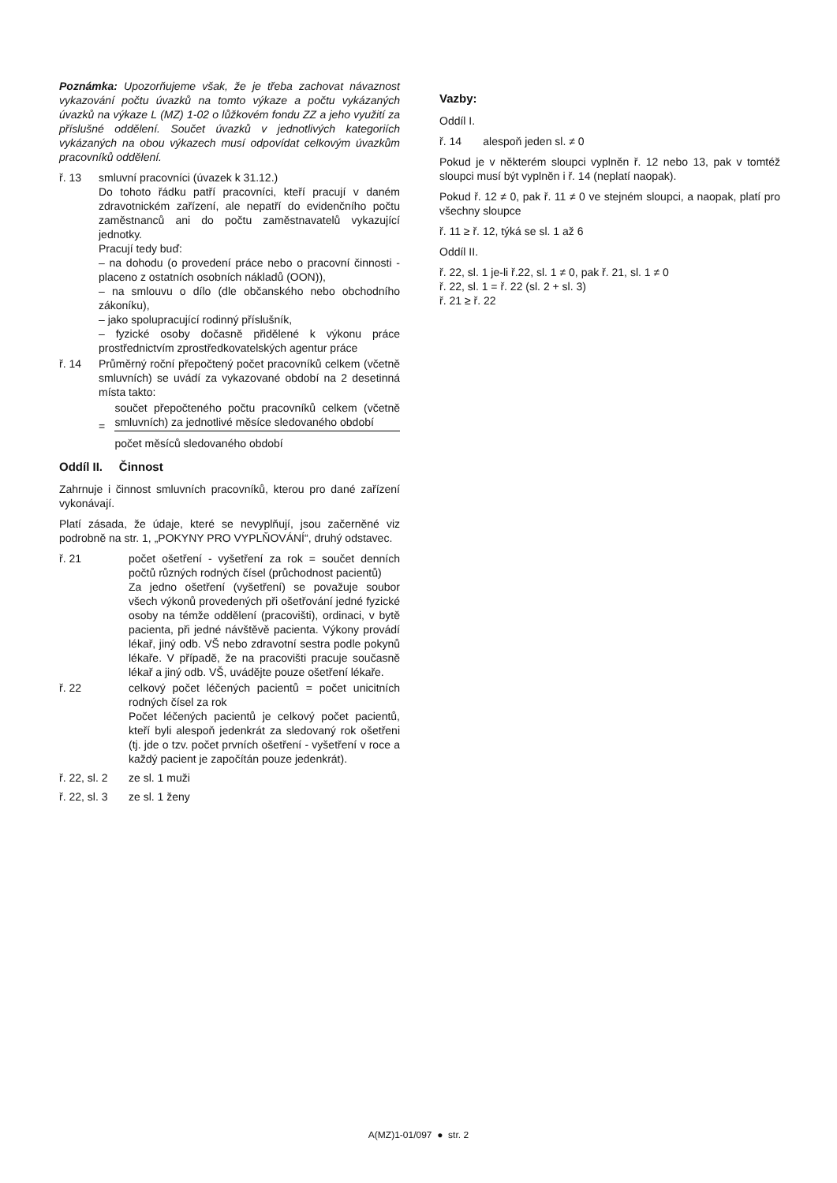Poznámka: Upozorňujeme však, že je třeba zachovat návaznost vykazování počtu úvazků na tomto výkaze a počtu vykázaných úvazků na výkaze L (MZ) 1-02 o lůžkovém fondu ZZ a jeho využití za příslušné oddělení. Součet úvazků v jednotlivých kategoriích vykázaných na obou výkazech musí odpovídat celkovým úvazkům pracovníků oddělení.
ř. 13 smluvní pracovníci (úvazek k 31.12.)
Do tohoto řádku patří pracovníci, kteří pracují v daném zdravotnickém zařízení, ale nepatří do evidenčního počtu zaměstnanců ani do počtu zaměstnavatelů vykazující jednotky.
Pracují tedy buď:
– na dohodu (o provedení práce nebo o pracovní činnosti - placeno z ostatních osobních nákladů (OON)),
– na smlouvu o dílo (dle občanského nebo obchodního zákoníku),
– jako spolupracující rodinný příslušník,
– fyzické osoby dočasně přidělené k výkonu práce prostřednictvím zprostředkovatelských agentur práce
ř. 14 Průměrný roční přepočtený počet pracovníků celkem (včetně smluvních) se uvádí za vykazované období na 2 desetinná místa takto:
=
součet přepočteného počtu pracovníků celkem (včetně smluvních) za jednotlivé měsíce sledovaného období
počet měsíců sledovaného období
Oddíl II. Činnost
Zahrnuje i činnost smluvních pracovníků, kterou pro dané zařízení vykonávají.
Platí zásada, že údaje, které se nevyplňují, jsou začerněné viz podrobně na str. 1, „POKYNY PRO VYPLŇOVÁNÍ“, druhý odstavec.
ř. 21 počet ošetření - vyšetření za rok = součet denních počtů různých rodných čísel (průchodnost pacientů)
Za jedno ošetření (vyšetření) se považuje soubor všech výkonů provedených při ošetřování jedné fyzické osoby na témže oddělení (pracovišti), ordinaci, v bytě pacienta, při jedné návštěvě pacienta. Výkony provádí lékař, jiný odb. VŠ nebo zdravotní sestra podle pokynů lékaře. V případě, že na pracovišti pracuje současně lékař a jiný odb. VŠ, uvádějte pouze ošetření lékaře.
ř. 22 celkový počet léčených pacientů = počet unicitních rodných čísel za rok
Počet léčených pacientů je celkový počet pacientů, kteří byli alespoň jedenkrát za sledovaný rok ošetřeni (tj. jde o tzv. počet prvních ošetření - vyšetření v roce a každý pacient je započítán pouze jedenkrát).
ř. 22, sl. 2
ze sl. 1 muži
ř. 22, sl. 3
ze sl. 1 ženy
Vazby:
Oddíl I.
ř. 14 alespoň jeden sl. ≠ 0
Pokud je v některém sloupci vyplněn ř. 12 nebo 13, pak v tomtéž sloupci musí být vyplněn i ř. 14 (neplatí naopak).
Pokud ř. 12 ≠ 0, pak ř. 11 ≠ 0 ve stejném sloupci, a naopak, platí pro všechny sloupce
ř. 11 ≥ ř. 12, týká se sl. 1 až 6
Oddíl II.
ř. 22, sl. 1 je-li ř.22, sl. 1 ≠ 0, pak ř. 21, sl. 1 ≠ 0
ř. 22, sl. 1 = ř. 22 (sl. 2 + sl. 3)
ř. 21 ≥ ř. 22
A(MZ)1-01/097 ● str. 2